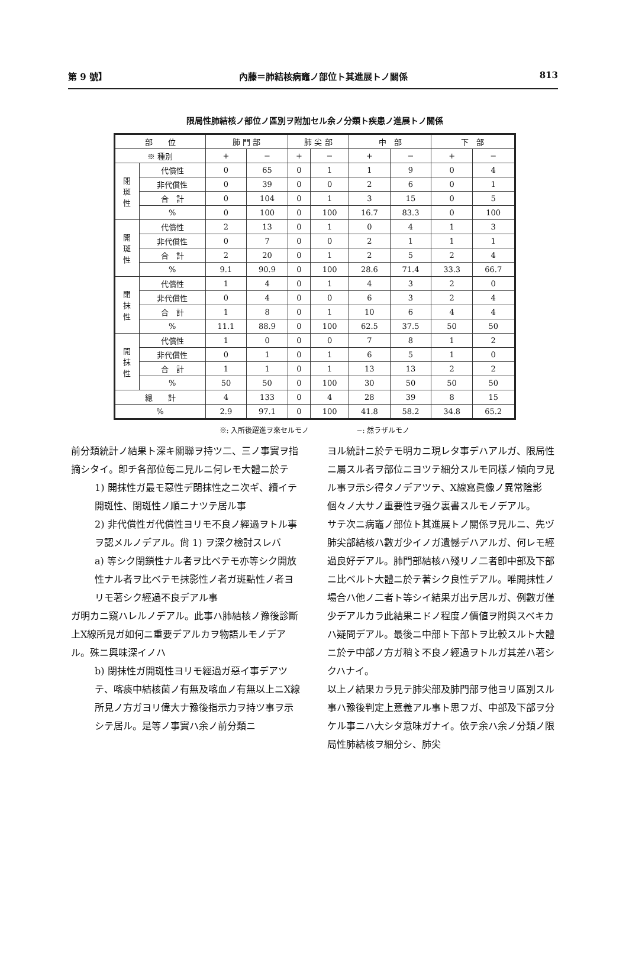第 9 號】 內藤＝肺結核病竈ノ部位ト其進展トノ關係 813
限局性肺結核ノ部位ノ區別ヲ附加セル余ノ分類ト疾患ノ進展トノ關係
| 部 位 | | 肺 門 部 | | 肺 尖 部 | | 中 部 | | 下 部 | |
| --- | --- | --- | --- | --- | --- | --- | --- | --- | --- |
| ※ 種別 | | + | − | + | − | + | − | + | − |
| 閉 斑 性 | 代償性 | 0 | 65 | 0 | 1 | 1 | 9 | 0 | 4 |
| | 非代償性 | 0 | 39 | 0 | 0 | 2 | 6 | 0 | 1 |
| | 合 計 | 0 | 104 | 0 | 1 | 3 | 15 | 0 | 5 |
| | % | 0 | 100 | 0 | 100 | 16.7 | 83.3 | 0 | 100 |
| 開 斑 性 | 代償性 | 2 | 13 | 0 | 1 | 0 | 4 | 1 | 3 |
| | 非代償性 | 0 | 7 | 0 | 0 | 2 | 1 | 1 | 1 |
| | 合 計 | 2 | 20 | 0 | 1 | 2 | 5 | 2 | 4 |
| | % | 9.1 | 90.9 | 0 | 100 | 28.6 | 71.4 | 33.3 | 66.7 |
| 閉 抹 性 | 代償性 | 1 | 4 | 0 | 1 | 4 | 3 | 2 | 0 |
| | 非代償性 | 0 | 4 | 0 | 0 | 6 | 3 | 2 | 4 |
| | 合 計 | 1 | 8 | 0 | 1 | 10 | 6 | 4 | 4 |
| | % | 11.1 | 88.9 | 0 | 100 | 62.5 | 37.5 | 50 | 50 |
| 開 抹 性 | 代償性 | 1 | 0 | 0 | 0 | 7 | 8 | 1 | 2 |
| | 非代償性 | 0 | 1 | 0 | 1 | 6 | 5 | 1 | 0 |
| | 合 計 | 1 | 1 | 0 | 1 | 13 | 13 | 2 | 2 |
| | % | 50 | 50 | 0 | 100 | 30 | 50 | 50 | 50 |
| 總 計 | | 4 | 133 | 0 | 4 | 28 | 39 | 8 | 15 |
| % | | 2.9 | 97.1 | 0 | 100 | 41.8 | 58.2 | 34.8 | 65.2 |
※: 入所後躍進ヲ來セルモノ −: 然ラザルモノ
前分類統計ノ結果ト深キ關聯ヲ持ツ二、三ノ事實ヲ指摘シタイ。卽チ各部位每ニ見ルニ何レモ大體ニ於テ
1) 開抹性ガ最モ惡性デ閉抹性之ニ次ギ、續イテ開斑性、閉斑性ノ順ニナツテ居ル事
2) 非代償性ガ代償性ヨリモ不良ノ經過ヲトル事ヲ認メルノデアル。尙 1) ヲ深ク檢討スレバ
a) 等シク閉鎖性ナル者ヲ比ベテモ亦等シク開放性ナル者ヲ比ベテモ抹影性ノ者ガ斑點性ノ者ヨリモ著シク經過不良デアル事
ガ明カニ窺ハレルノデアル。此事ハ肺結核ノ豫後診斷上X線所見ガ如何ニ重要デアルカヲ物語ルモノデアル。殊ニ興味深イノハ
b) 閉抹性ガ開斑性ヨリモ經過ガ惡イ事デアツテ、喀痰中結核菌ノ有無及喀血ノ有無以上ニX線所見ノ方ガヨリ偉大ナ豫後指示力ヲ持ツ事ヲ示シテ居ル。是等ノ事實ハ余ノ前分類ニ
ヨル統計ニ於テモ明カニ現レタ事デハアルガ、限局性ニ屬スル者ヲ部位ニヨツテ細分スルモ同樣ノ傾向ヲ見ル事ヲ示シ得タノデアツテ、X線寫眞像ノ異常陰影個々ノ大サノ重要性ヲ强ク裏書スルモノデアル。
サテ次ニ病竈ノ部位ト其進展トノ關係ヲ見ルニ、先ヅ肺尖部結核ハ數ガ少イノガ遺憾デハアルガ、何レモ經過良好デアル。肺門部結核ハ殘リノ二者卽中部及下部ニ比ベルト大體ニ於テ著シク良性デアル。唯開抹性ノ場合ハ他ノ二者ト等シイ結果ガ出テ居ルガ、例數ガ僅少デアルカラ此結果ニドノ程度ノ價値ヲ附與スベキカハ疑問デアル。最後ニ中部ト下部トヲ比較スルト大體ニ於テ中部ノ方ガ稍〻不良ノ經過ヲトルガ其差ハ著シクハナイ。
以上ノ結果カラ見テ肺尖部及肺門部ヲ他ヨリ區別スル事ハ豫後判定上意義アル事ト思フガ、中部及下部ヲ分ケル事ニハ大シタ意味ガナイ。依テ余ハ余ノ分類ノ限局性肺結核ヲ細分シ、肺尖